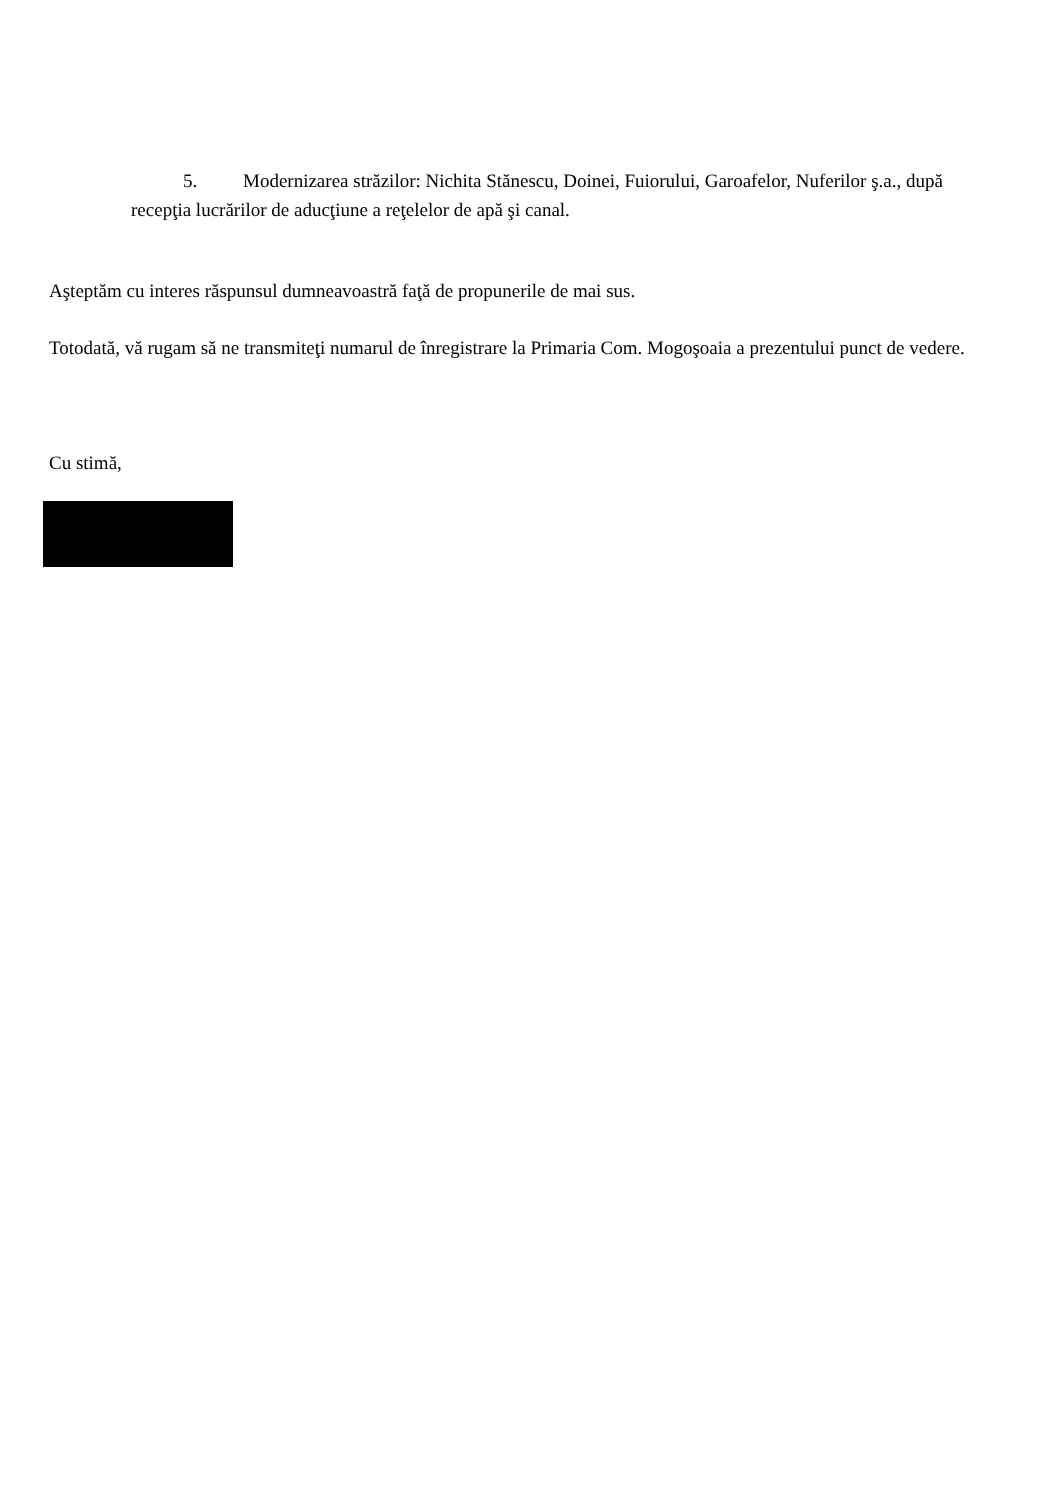5. Modernizarea străzilor: Nichita Stănescu, Doinei, Fuiorului, Garoafelor, Nuferilor ş.a., după recepţia lucrărilor de aducţiune a reţelelor de apă şi canal.
Aşteptăm cu interes răspunsul dumneavoastră faţă de propunerile de mai sus.
Totodată, vă rugam să ne transmiteţi numarul de înregistrare la Primaria Com. Mogoşoaia a prezentului punct de vedere.
Cu stimă,